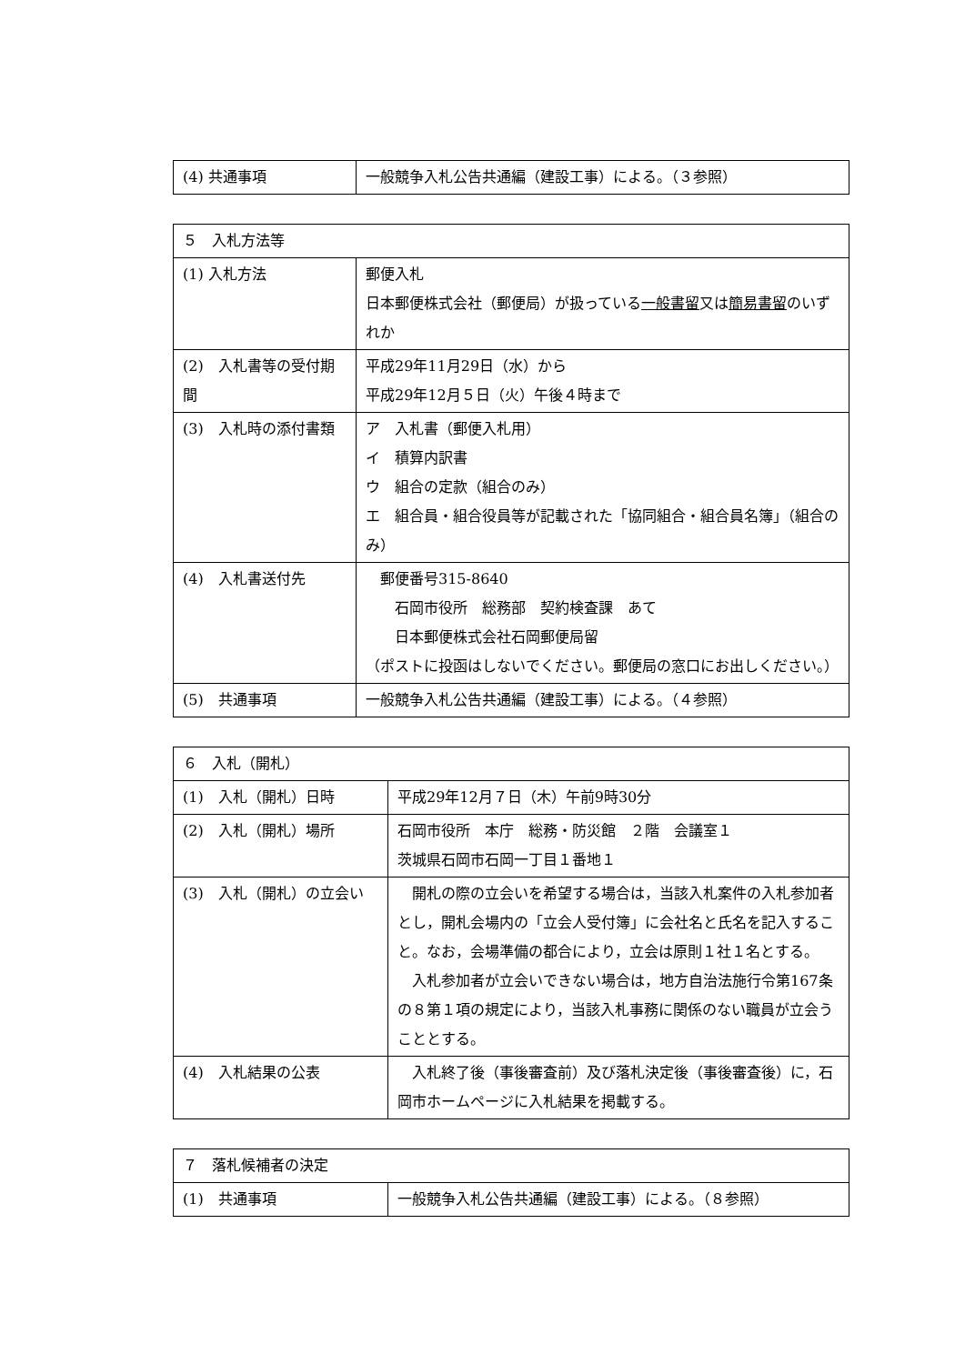| (4) 共通事項 | 一般競争入札公告共通編（建設工事）による。（３参照） |
| ５ 入札方法等 | |
| --- | --- |
| (1) 入札方法 | 郵便入札 日本郵便株式会社（郵便局）が扱っている 一般書留 又は 簡易書留 のいずれか |
| (2) 入札書等の受付期間 | 平成29年11月29日（水）から 平成29年12月５日（火）午後４時まで |
| (3) 入札時の添付書類 | ア 入札書（郵便入札用） イ 積算内訳書 ウ 組合の定款（組合のみ） エ 組合員・組合役員等が記載された「協同組合・組合員名簿」（組合のみ） |
| (4) 入札書送付先 | 郵便番号315-8640 石岡市役所 総務部 契約検査課 あて 日本郵便株式会社石岡郵便局留 （ポストに投函はしないでください。郵便局の窓口にお出しください。） |
| (5) 共通事項 | 一般競争入札公告共通編（建設工事）による。（４参照） |
| ６ 入札（開札） | |
| --- | --- |
| (1) 入札（開札）日時 | 平成29年12月７日（木）午前9時30分 |
| (2) 入札（開札）場所 | 石岡市役所 本庁 総務・防災館 ２階 会議室１ 茨城県石岡市石岡一丁目１番地１ |
| (3) 入札（開札）の立会い | 開札の際の立会いを希望する場合は，当該入札案件の入札参加者とし，開札会場内の「立会人受付簿」に会社名と氏名を記入すること。なお，会場準備の都合により，立会は原則１社１名とする。 入札参加者が立会いできない場合は，地方自治法施行令第167条の８第１項の規定により，当該入札事務に関係のない職員が立会うこととする。 |
| (4) 入札結果の公表 | 入札終了後（事後審査前）及び落札決定後（事後審査後）に，石岡市ホームページに入札結果を掲載する。 |
| ７ 落札候補者の決定 | |
| --- | --- |
| (1) 共通事項 | 一般競争入札公告共通編（建設工事）による。（８参照） |